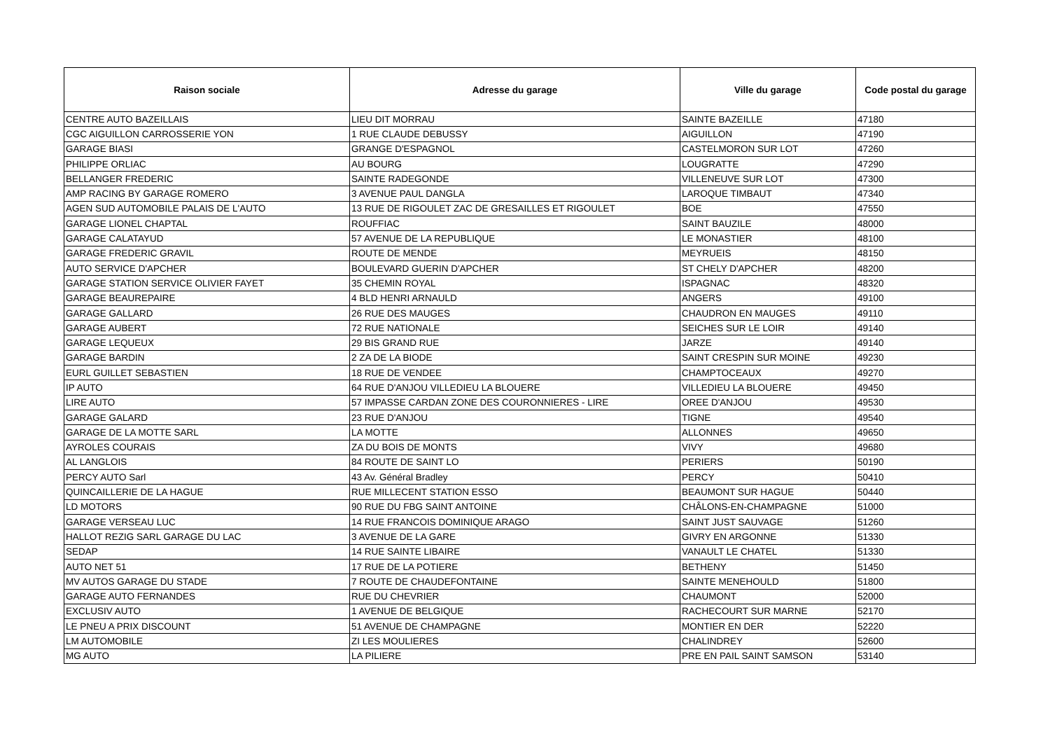| Raison sociale | Adresse du garage | Ville du garage | Code postal du garage |
| --- | --- | --- | --- |
| CENTRE AUTO BAZEILLAIS | LIEU DIT MORRAU | SAINTE BAZEILLE | 47180 |
| CGC AIGUILLON CARROSSERIE YON | 1 RUE CLAUDE DEBUSSY | AIGUILLON | 47190 |
| GARAGE BIASI | GRANGE D'ESPAGNOL | CASTELMORON SUR LOT | 47260 |
| PHILIPPE ORLIAC | AU BOURG | LOUGRATTE | 47290 |
| BELLANGER FREDERIC | SAINTE RADEGONDE | VILLENEUVE SUR LOT | 47300 |
| AMP RACING BY GARAGE ROMERO | 3 AVENUE PAUL DANGLA | LAROQUE TIMBAUT | 47340 |
| AGEN SUD AUTOMOBILE PALAIS DE L'AUTO | 13 RUE DE RIGOULET ZAC DE GRESAILLES ET RIGOULET | BOE | 47550 |
| GARAGE LIONEL CHAPTAL | ROUFFIAC | SAINT BAUZILE | 48000 |
| GARAGE CALATAYUD | 57 AVENUE DE LA REPUBLIQUE | LE MONASTIER | 48100 |
| GARAGE FREDERIC GRAVIL | ROUTE DE MENDE | MEYRUEIS | 48150 |
| AUTO SERVICE D'APCHER | BOULEVARD GUERIN D'APCHER | ST CHELY D'APCHER | 48200 |
| GARAGE STATION SERVICE OLIVIER FAYET | 35 CHEMIN ROYAL | ISPAGNAC | 48320 |
| GARAGE BEAUREPAIRE | 4 BLD HENRI ARNAULD | ANGERS | 49100 |
| GARAGE GALLARD | 26 RUE DES MAUGES | CHAUDRON EN MAUGES | 49110 |
| GARAGE AUBERT | 72 RUE NATIONALE | SEICHES SUR LE LOIR | 49140 |
| GARAGE LEQUEUX | 29 BIS GRAND RUE | JARZE | 49140 |
| GARAGE BARDIN | 2 ZA DE LA BIODE | SAINT CRESPIN SUR MOINE | 49230 |
| EURL GUILLET SEBASTIEN | 18 RUE DE VENDEE | CHAMPTOCEAUX | 49270 |
| IP AUTO | 64 RUE D'ANJOU VILLEDIEU LA BLOUERE | VILLEDIEU LA BLOUERE | 49450 |
| LIRE AUTO | 57 IMPASSE CARDAN ZONE DES COURONNIERES - LIRE | OREE D'ANJOU | 49530 |
| GARAGE GALARD | 23 RUE D'ANJOU | TIGNE | 49540 |
| GARAGE DE LA MOTTE SARL | LA MOTTE | ALLONNES | 49650 |
| AYROLES COURAIS | ZA DU BOIS DE MONTS | VIVY | 49680 |
| AL LANGLOIS | 84 ROUTE DE SAINT LO | PERIERS | 50190 |
| PERCY AUTO Sarl | 43 Av. Général Bradley | PERCY | 50410 |
| QUINCAILLERIE DE LA HAGUE | RUE MILLECENT STATION ESSO | BEAUMONT SUR HAGUE | 50440 |
| LD MOTORS | 90 RUE DU FBG SAINT ANTOINE | CHÂLONS-EN-CHAMPAGNE | 51000 |
| GARAGE VERSEAU LUC | 14 RUE FRANCOIS DOMINIQUE ARAGO | SAINT JUST SAUVAGE | 51260 |
| HALLOT REZIG SARL GARAGE DU LAC | 3 AVENUE DE LA GARE | GIVRY EN ARGONNE | 51330 |
| SEDAP | 14 RUE SAINTE LIBAIRE | VANAULT LE CHATEL | 51330 |
| AUTO NET 51 | 17 RUE DE LA POTIERE | BETHENY | 51450 |
| MV AUTOS GARAGE DU STADE | 7 ROUTE DE CHAUDEFONTAINE | SAINTE MENEHOULD | 51800 |
| GARAGE AUTO FERNANDES | RUE DU CHEVRIER | CHAUMONT | 52000 |
| EXCLUSIV AUTO | 1 AVENUE DE BELGIQUE | RACHECOURT SUR MARNE | 52170 |
| LE PNEU A PRIX DISCOUNT | 51 AVENUE DE CHAMPAGNE | MONTIER EN DER | 52220 |
| LM AUTOMOBILE | ZI LES MOULIERES | CHALINDREY | 52600 |
| MG AUTO | LA PILIERE | PRE EN PAIL SAINT SAMSON | 53140 |